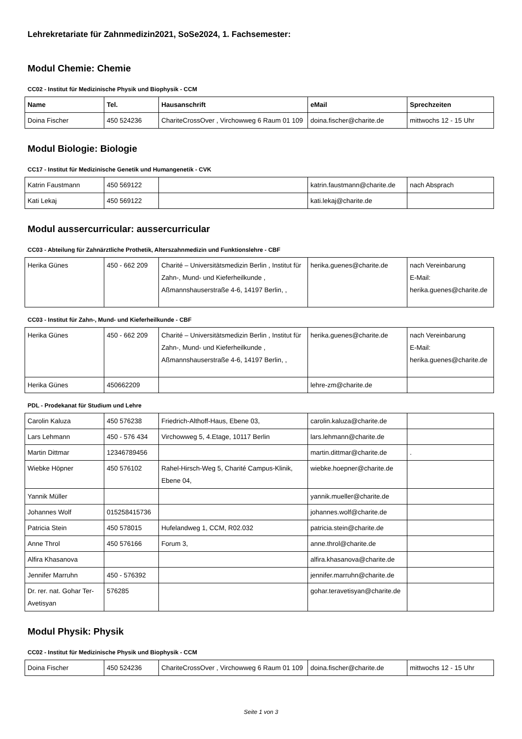Lehrekretariate für Zahnmedizin2021, SoSe2024, 1. Fachsemester:
Modul Chemie: Chemie
CC02 - Institut für Medizinische Physik und Biophysik - CCM
| Name | Tel. | Hausanschrift | eMail | Sprechzeiten |
| --- | --- | --- | --- | --- |
| Doina Fischer | 450 524236 | ChariteCrossOver , Virchowweg 6 Raum 01 109 | doina.fischer@charite.de | mittwochs 12 - 15 Uhr |
Modul Biologie: Biologie
CC17 - Institut für Medizinische Genetik und Humangenetik - CVK
| Katrin Faustmann | 450 569122 | | katrin.faustmann@charite.de | nach Absprach |
| Kati Lekaj | 450 569122 | | kati.lekaj@charite.de | |
Modul aussercurricular: aussercurricular
CC03 - Abteilung für Zahnärztliche Prothetik, Alterszahnmedizin und Funktionslehre - CBF
| Herika Günes | 450 - 662 209 | Charité – Universitätsmedizin Berlin , Institut für Zahn-, Mund- und Kieferheilkunde , Aßmannshauserstraße 4-6, 14197 Berlin, , | herika.guenes@charite.de | nach Vereinbarung E-Mail: herika.guenes@charite.de |
CC03 - Institut für Zahn-, Mund- und Kieferheilkunde - CBF
| Herika Günes | 450 - 662 209 | Charité – Universitätsmedizin Berlin , Institut für Zahn-, Mund- und Kieferheilkunde , Aßmannshauserstraße 4-6, 14197 Berlin, , | herika.guenes@charite.de | nach Vereinbarung E-Mail: herika.guenes@charite.de |
| Herika Günes | 450662209 | | lehre-zm@charite.de | |
PDL - Prodekanat für Studium und Lehre
| Carolin Kaluza | 450 576238 | Friedrich-Althoff-Haus, Ebene 03, | carolin.kaluza@charite.de | |
| Lars Lehmann | 450 - 576 434 | Virchowweg 5, 4.Etage, 10117 Berlin | lars.lehmann@charite.de | |
| Martin Dittmar | 12346789456 | | martin.dittmar@charite.de | . |
| Wiebke Höpner | 450 576102 | Rahel-Hirsch-Weg 5, Charité Campus-Klinik, Ebene 04, | wiebke.hoepner@charite.de | |
| Yannik Müller | | | yannik.mueller@charite.de | |
| Johannes Wolf | 015258415736 | | johannes.wolf@charite.de | |
| Patricia Stein | 450 578015 | Hufelandweg 1, CCM, R02.032 | patricia.stein@charite.de | |
| Anne Throl | 450 576166 | Forum 3, | anne.throl@charite.de | |
| Alfira Khasanova | | | alfira.khasanova@charite.de | |
| Jennifer Marruhn | 450 - 576392 | | jennifer.marruhn@charite.de | |
| Dr. rer. nat. Gohar Ter-Avetisyan | 576285 | | gohar.teravetisyan@charite.de | |
Modul Physik: Physik
CC02 - Institut für Medizinische Physik und Biophysik - CCM
| Doina Fischer | 450 524236 | ChariteCrossOver , Virchowweg 6 Raum 01 109 | doina.fischer@charite.de | mittwochs 12 - 15 Uhr |
Seite 1 von 3